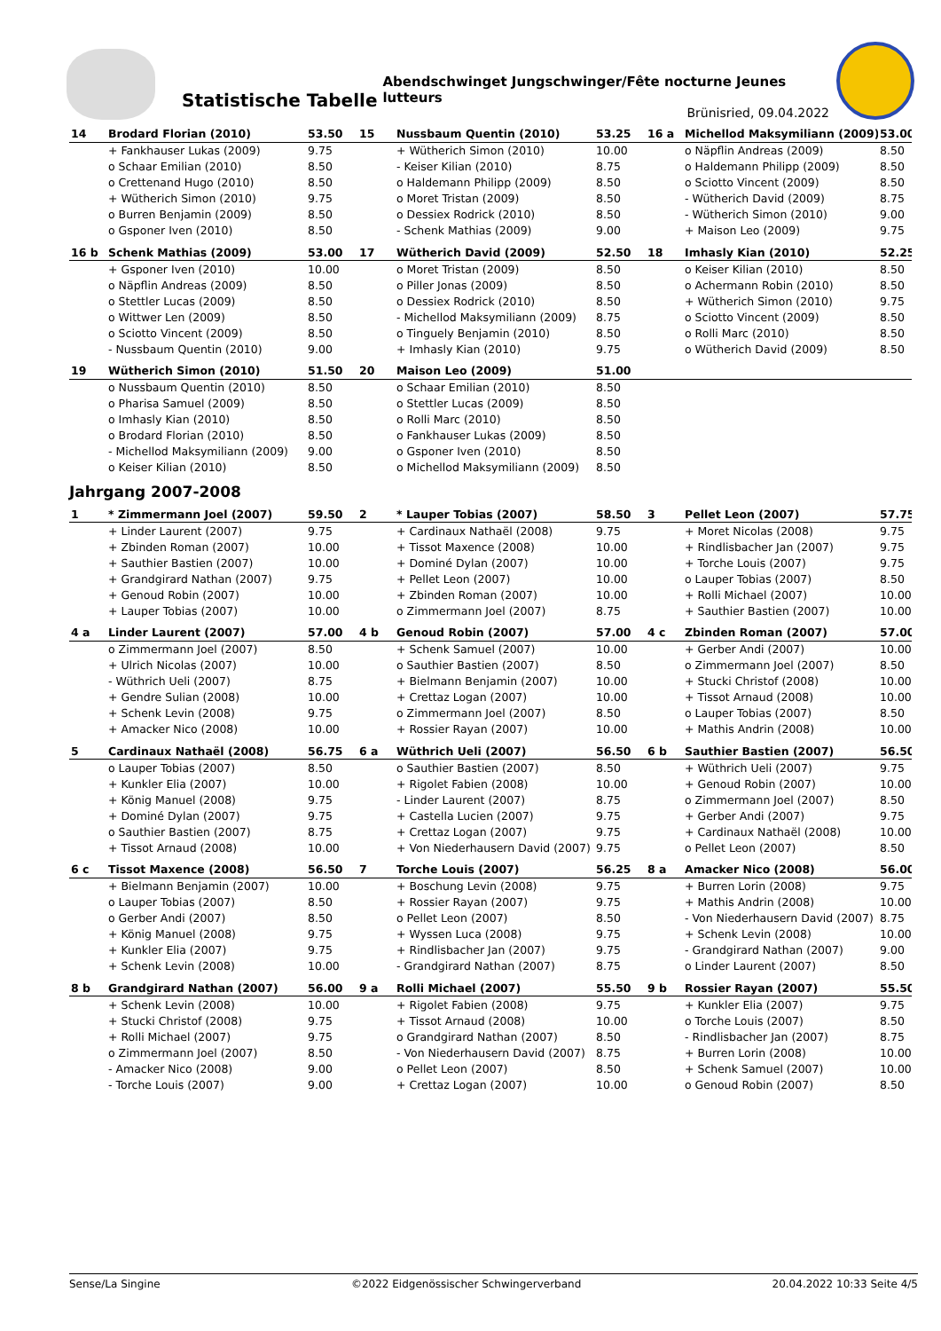Statistische Tabelle
Abendschwinget Jungschwinger/Fête nocturne Jeunes lutteurs
Brünisried, 09.04.2022
| 14 | Brodard Florian (2010) | 53.50 | 15 | Nussbaum Quentin (2010) | 53.25 | 16 a | Michellod Maksymiliann (2009) | 53.00 |
| | + Fankhauser Lukas (2009) | 9.75 | | + Wütherich Simon (2010) | 10.00 | | o Näpflin Andreas (2009) | 8.50 |
| | o Schaar Emilian (2010) | 8.50 | | - Keiser Kilian (2010) | 8.75 | | o Haldemann Philipp (2009) | 8.50 |
| | o Crettenand Hugo (2010) | 8.50 | | o Haldemann Philipp (2009) | 8.50 | | o Sciotto Vincent (2009) | 8.50 |
| | + Wütherich Simon (2010) | 9.75 | | o Moret Tristan (2009) | 8.50 | | - Wütherich David (2009) | 8.75 |
| | o Burren Benjamin (2009) | 8.50 | | o Dessiex Rodrick (2010) | 8.50 | | - Wütherich Simon (2010) | 9.00 |
| | o Gsponer Iven (2010) | 8.50 | | - Schenk Mathias (2009) | 9.00 | | + Maison Leo (2009) | 9.75 |
| 16 b | Schenk Mathias (2009) | 53.00 | 17 | Wütherich David (2009) | 52.50 | 18 | Imhasly Kian (2010) | 52.25 |
| | + Gsponer Iven (2010) | 10.00 | | o Moret Tristan (2009) | 8.50 | | o Keiser Kilian (2010) | 8.50 |
| | o Näpflin Andreas (2009) | 8.50 | | o Piller Jonas (2009) | 8.50 | | o Achermann Robin (2010) | 8.50 |
| | o Stettler Lucas (2009) | 8.50 | | o Dessiex Rodrick (2010) | 8.50 | | + Wütherich Simon (2010) | 9.75 |
| | o Wittwer Len (2009) | 8.50 | | - Michellod Maksymiliann (2009) | 8.75 | | o Sciotto Vincent (2009) | 8.50 |
| | o Sciotto Vincent (2009) | 8.50 | | o Tinguely Benjamin (2010) | 8.50 | | o Rolli Marc (2010) | 8.50 |
| | - Nussbaum Quentin (2010) | 9.00 | | + Imhasly Kian (2010) | 9.75 | | o Wütherich David (2009) | 8.50 |
| 19 | Wütherich Simon (2010) | 51.50 | 20 | Maison Leo (2009) | 51.00 | | | |
| | o Nussbaum Quentin (2010) | 8.50 | | o Schaar Emilian (2010) | 8.50 | | | |
| | o Pharisa Samuel (2009) | 8.50 | | o Stettler Lucas (2009) | 8.50 | | | |
| | o Imhasly Kian (2010) | 8.50 | | o Rolli Marc (2010) | 8.50 | | | |
| | o Brodard Florian (2010) | 8.50 | | o Fankhauser Lukas (2009) | 8.50 | | | |
| | - Michellod Maksymiliann (2009) | 9.00 | | o Gsponer Iven (2010) | 8.50 | | | |
| | o Keiser Kilian (2010) | 8.50 | | o Michellod Maksymiliann (2009) | 8.50 | | | |
Jahrgang 2007-2008
| 1 | * Zimmermann Joel (2007) | 59.50 | 2 | * Lauper Tobias (2007) | 58.50 | 3 | Pellet Leon (2007) | 57.75 |
| | + Linder Laurent (2007) | 9.75 | | + Cardinaux Nathaël (2008) | 9.75 | | + Moret Nicolas (2008) | 9.75 |
| | + Zbinden Roman (2007) | 10.00 | | + Tissot Maxence (2008) | 10.00 | | + Rindlisbacher Jan (2007) | 9.75 |
| | + Sauthier Bastien (2007) | 10.00 | | + Dominé Dylan (2007) | 10.00 | | + Torche Louis (2007) | 9.75 |
| | + Grandgirard Nathan (2007) | 9.75 | | + Pellet Leon (2007) | 10.00 | | o Lauper Tobias (2007) | 8.50 |
| | + Genoud Robin (2007) | 10.00 | | + Zbinden Roman (2007) | 10.00 | | + Rolli Michael (2007) | 10.00 |
| | + Lauper Tobias (2007) | 10.00 | | o Zimmermann Joel (2007) | 8.75 | | + Sauthier Bastien (2007) | 10.00 |
| 4 a | Linder Laurent (2007) | 57.00 | 4 b | Genoud Robin (2007) | 57.00 | 4 c | Zbinden Roman (2007) | 57.00 |
| | o Zimmermann Joel (2007) | 8.50 | | + Schenk Samuel (2007) | 10.00 | | + Gerber Andi (2007) | 10.00 |
| | + Ulrich Nicolas (2007) | 10.00 | | o Sauthier Bastien (2007) | 8.50 | | o Zimmermann Joel (2007) | 8.50 |
| | - Wüthrich Ueli (2007) | 8.75 | | + Bielmann Benjamin (2007) | 10.00 | | + Stucki Christof (2008) | 10.00 |
| | + Gendre Sulian (2008) | 10.00 | | + Crettaz Logan (2007) | 10.00 | | + Tissot Arnaud (2008) | 10.00 |
| | + Schenk Levin (2008) | 9.75 | | o Zimmermann Joel (2007) | 8.50 | | o Lauper Tobias (2007) | 8.50 |
| | + Amacker Nico (2008) | 10.00 | | + Rossier Rayan (2007) | 10.00 | | + Mathis Andrin (2008) | 10.00 |
| 5 | Cardinaux Nathaël (2008) | 56.75 | 6 a | Wüthrich Ueli (2007) | 56.50 | 6 b | Sauthier Bastien (2007) | 56.50 |
| | o Lauper Tobias (2007) | 8.50 | | o Sauthier Bastien (2007) | 8.50 | | + Wüthrich Ueli (2007) | 9.75 |
| | + Kunkler Elia (2007) | 10.00 | | + Rigolet Fabien (2008) | 10.00 | | + Genoud Robin (2007) | 10.00 |
| | + König Manuel (2008) | 9.75 | | - Linder Laurent (2007) | 8.75 | | o Zimmermann Joel (2007) | 8.50 |
| | + Dominé Dylan (2007) | 9.75 | | + Castella Lucien (2007) | 9.75 | | + Gerber Andi (2007) | 9.75 |
| | o Sauthier Bastien (2007) | 8.75 | | + Crettaz Logan (2007) | 9.75 | | + Cardinaux Nathaël (2008) | 10.00 |
| | + Tissot Arnaud (2008) | 10.00 | | + Von Niederhausern David (2007) | 9.75 | | o Pellet Leon (2007) | 8.50 |
| 6 c | Tissot Maxence (2008) | 56.50 | 7 | Torche Louis (2007) | 56.25 | 8 a | Amacker Nico (2008) | 56.00 |
| | + Bielmann Benjamin (2007) | 10.00 | | + Boschung Levin (2008) | 9.75 | | + Burren Lorin (2008) | 9.75 |
| | o Lauper Tobias (2007) | 8.50 | | + Rossier Rayan (2007) | 9.75 | | + Mathis Andrin (2008) | 10.00 |
| | o Gerber Andi (2007) | 8.50 | | o Pellet Leon (2007) | 8.50 | | - Von Niederhausern David (2007) | 8.75 |
| | + König Manuel (2008) | 9.75 | | + Wyssen Luca (2008) | 9.75 | | + Schenk Levin (2008) | 10.00 |
| | + Kunkler Elia (2007) | 9.75 | | + Rindlisbacher Jan (2007) | 9.75 | | - Grandgirard Nathan (2007) | 9.00 |
| | + Schenk Levin (2008) | 10.00 | | - Grandgirard Nathan (2007) | 8.75 | | o Linder Laurent (2007) | 8.50 |
| 8 b | Grandgirard Nathan (2007) | 56.00 | 9 a | Rolli Michael (2007) | 55.50 | 9 b | Rossier Rayan (2007) | 55.50 |
| | + Schenk Levin (2008) | 10.00 | | + Rigolet Fabien (2008) | 9.75 | | + Kunkler Elia (2007) | 9.75 |
| | + Stucki Christof (2008) | 9.75 | | + Tissot Arnaud (2008) | 10.00 | | o Torche Louis (2007) | 8.50 |
| | + Rolli Michael (2007) | 9.75 | | o Grandgirard Nathan (2007) | 8.50 | | - Rindlisbacher Jan (2007) | 8.75 |
| | o Zimmermann Joel (2007) | 8.50 | | - Von Niederhausern David (2007) | 8.75 | | + Burren Lorin (2008) | 10.00 |
| | - Amacker Nico (2008) | 9.00 | | o Pellet Leon (2007) | 8.50 | | + Schenk Samuel (2007) | 10.00 |
| | - Torche Louis (2007) | 9.00 | | + Crettaz Logan (2007) | 10.00 | | o Genoud Robin (2007) | 8.50 |
Sense/La Singine ©2022 Eidgenössischer Schwingerverband 20.04.2022 10:33 Seite 4/5